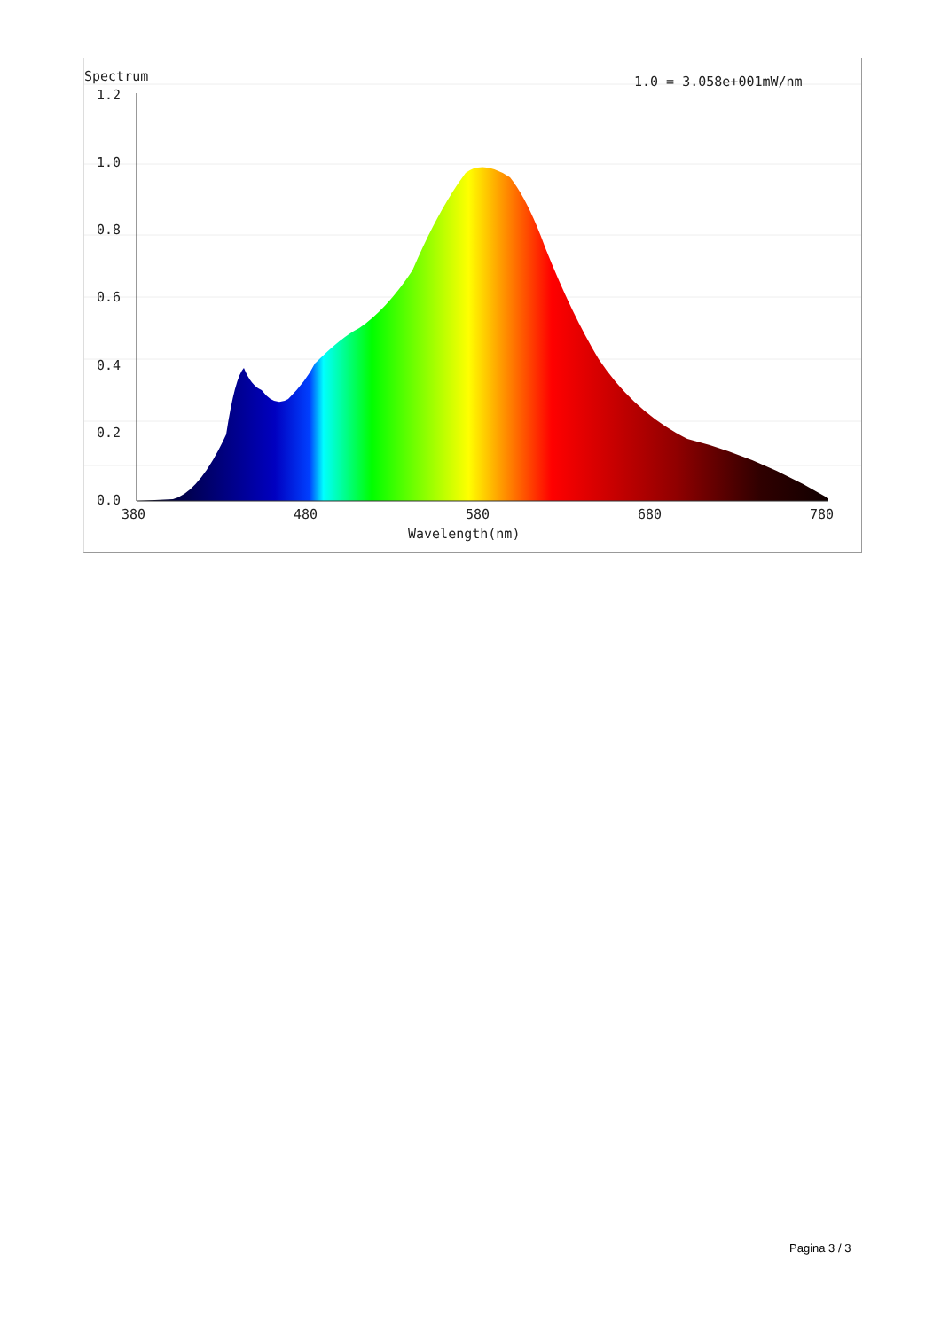Spectrum
1.0 = 3.058e+001mW/nm
1.2
1.0
0.8
0.6
0.4
0.2
0.0
380
480
580
680
780
Wavelength(nm)
Pagina 3 / 3